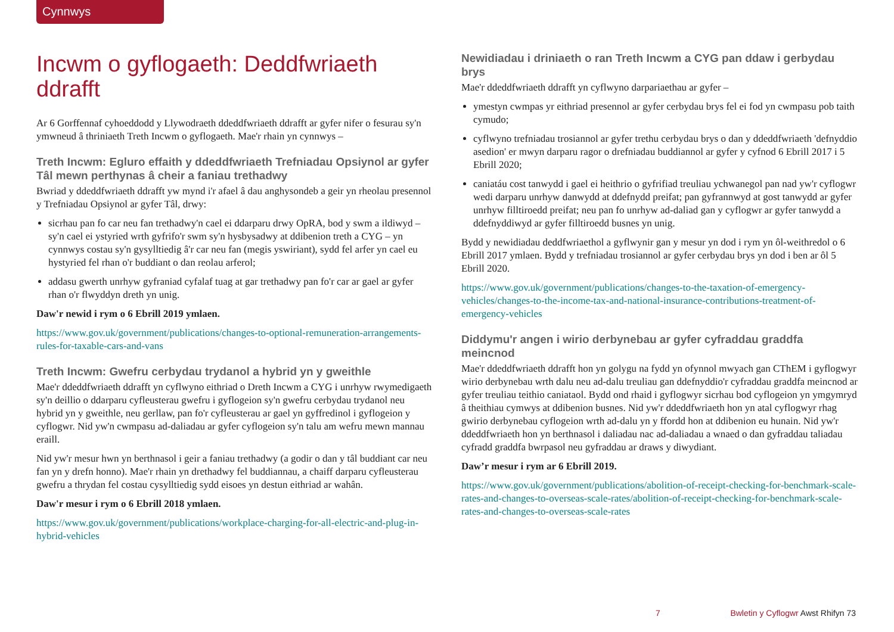Cynnwys
Incwm o gyflogaeth: Deddfwriaeth ddrafft
Ar 6 Gorffennaf cyhoeddodd y Llywodraeth ddeddfwriaeth ddrafft ar gyfer nifer o fesurau sy'n ymwneud â thriniaeth Treth Incwm o gyflogaeth. Mae'r rhain yn cynnwys –
Treth Incwm: Egluro effaith y ddeddfwriaeth Trefniadau Opsiynol ar gyfer Tâl mewn perthynas â cheir a faniau trethadwy
Bwriad y ddeddfwriaeth ddrafft yw mynd i'r afael â dau anghysondeb a geir yn rheolau presennol y Trefniadau Opsiynol ar gyfer Tâl, drwy:
sicrhau pan fo car neu fan trethadwy'n cael ei ddarparu drwy OpRA, bod y swm a ildiwyd – sy'n cael ei ystyried wrth gyfrifo'r swm sy'n hysbysadwy at ddibenion treth a CYG – yn cynnwys costau sy'n gysylltiedig â'r car neu fan (megis yswiriant), sydd fel arfer yn cael eu hystyried fel rhan o'r buddiant o dan reolau arferol;
addasu gwerth unrhyw gyfraniad cyfalaf tuag at gar trethadwy pan fo'r car ar gael ar gyfer rhan o'r flwyddyn dreth yn unig.
Daw'r newid i rym o 6 Ebrill 2019 ymlaen.
https://www.gov.uk/government/publications/changes-to-optional-remuneration-arrangements-rules-for-taxable-cars-and-vans
Treth Incwm: Gwefru cerbydau trydanol a hybrid yn y gweithle
Mae'r ddeddfwriaeth ddrafft yn cyflwyno eithriad o Dreth Incwm a CYG i unrhyw rwymedigaeth sy'n deillio o ddarparu cyfleusterau gwefru i gyflogeion sy'n gwefru cerbydau trydanol neu hybrid yn y gweithle, neu gerllaw, pan fo'r cyfleusterau ar gael yn gyffredinol i gyflogeion y cyflogwr. Nid yw'n cwmpasu ad-daliadau ar gyfer cyflogeion sy'n talu am wefru mewn mannau eraill.
Nid yw'r mesur hwn yn berthnasol i geir a faniau trethadwy (a godir o dan y tâl buddiant car neu fan yn y drefn honno). Mae'r rhain yn drethadwy fel buddiannau, a chaiff darparu cyfleusterau gwefru a thrydan fel costau cysylltiedig sydd eisoes yn destun eithriad ar wahân.
Daw'r mesur i rym o 6 Ebrill 2018 ymlaen.
https://www.gov.uk/government/publications/workplace-charging-for-all-electric-and-plug-in-hybrid-vehicles
Newidiadau i driniaeth o ran Treth Incwm a CYG pan ddaw i gerbydau brys
Mae'r ddeddfwriaeth ddrafft yn cyflwyno darpariaethau ar gyfer –
ymestyn cwmpas yr eithriad presennol ar gyfer cerbydau brys fel ei fod yn cwmpasu pob taith cymudo;
cyflwyno trefniadau trosiannol ar gyfer trethu cerbydau brys o dan y ddeddfwriaeth 'defnyddio asedion' er mwyn darparu ragor o drefniadau buddiannol ar gyfer y cyfnod 6 Ebrill 2017 i 5 Ebrill 2020;
caniatáu cost tanwydd i gael ei heithrio o gyfrifiad treuliau ychwanegol pan nad yw'r cyflogwr wedi darparu unrhyw danwydd at ddefnydd preifat; pan gyfrannwyd at gost tanwydd ar gyfer unrhyw filltiroedd preifat; neu pan fo unrhyw ad-daliad gan y cyflogwr ar gyfer tanwydd a ddefnyddiwyd ar gyfer filltiroedd busnes yn unig.
Bydd y newidiadau deddfwriaethol a gyflwynir gan y mesur yn dod i rym yn ôl-weithredol o 6 Ebrill 2017 ymlaen. Bydd y trefniadau trosiannol ar gyfer cerbydau brys yn dod i ben ar ôl 5 Ebrill 2020.
https://www.gov.uk/government/publications/changes-to-the-taxation-of-emergency-vehicles/changes-to-the-income-tax-and-national-insurance-contributions-treatment-of-emergency-vehicles
Diddymu'r angen i wirio derbynebau ar gyfer cyfraddau graddfa meincnod
Mae'r ddeddfwriaeth ddrafft hon yn golygu na fydd yn ofynnol mwyach gan CThEM i gyflogwyr wirio derbynebau wrth dalu neu ad-dalu treuliau gan ddefnyddio'r cyfraddau graddfa meincnod ar gyfer treuliau teithio caniataol. Bydd ond rhaid i gyflogwyr sicrhau bod cyflogeion yn ymgymryd â theithiau cymwys at ddibenion busnes. Nid yw'r ddeddfwriaeth hon yn atal cyflogwyr rhag gwirio derbynebau cyflogeion wrth ad-dalu yn y ffordd hon at ddibenion eu hunain. Nid yw'r ddeddfwriaeth hon yn berthnasol i daliadau nac ad-daliadau a wnaed o dan gyfraddau taliadau cyfradd graddfa bwrpasol neu gyfraddau ar draws y diwydiant.
Daw’r mesur i rym ar 6 Ebrill 2019.
https://www.gov.uk/government/publications/abolition-of-receipt-checking-for-benchmark-scale-rates-and-changes-to-overseas-scale-rates/abolition-of-receipt-checking-for-benchmark-scale-rates-and-changes-to-overseas-scale-rates
7 Bwletin y Cyflogwr Awst Rhifyn 73